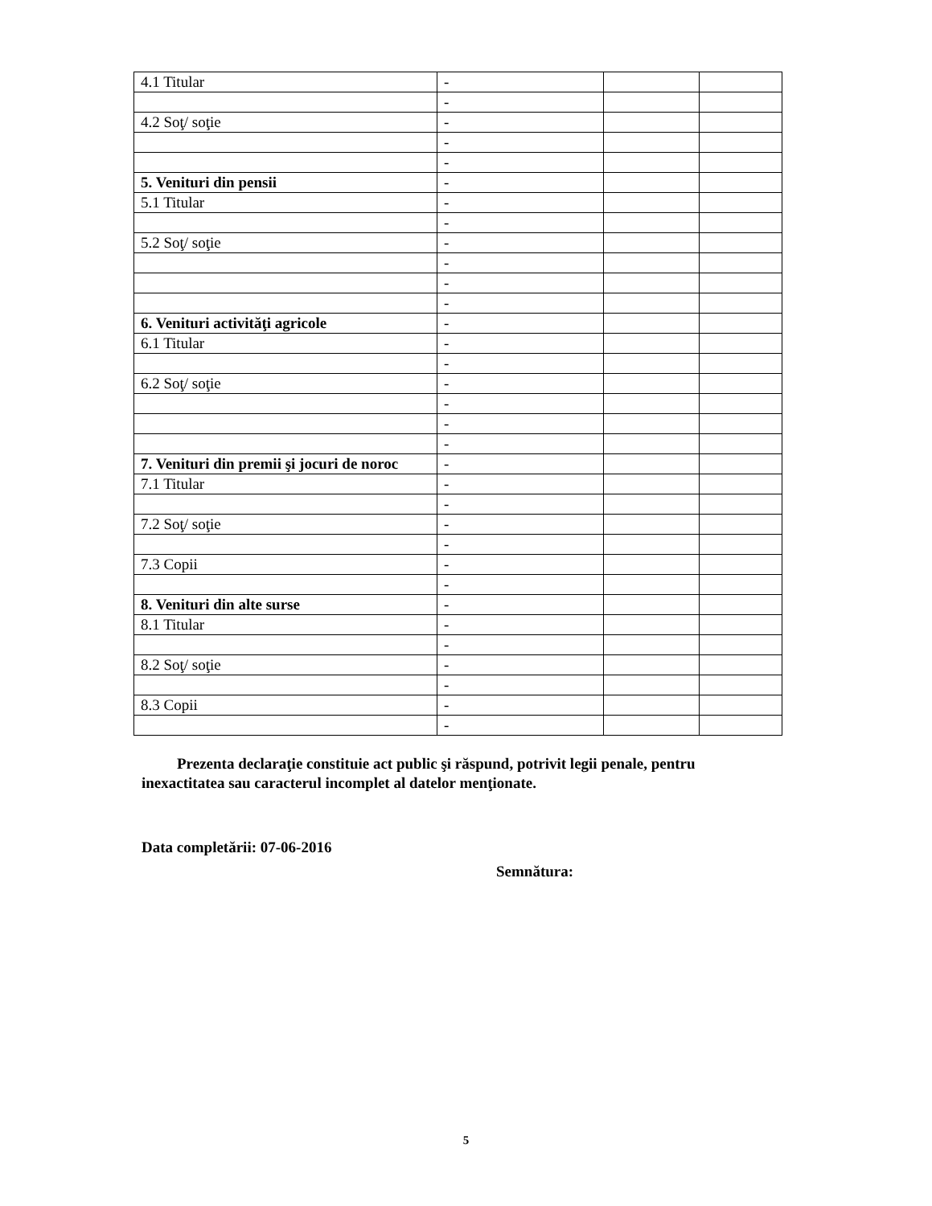| 4.1 Titular | - | | |
| | - | | |
| 4.2 Soţ/ soţie | - | | |
| | - | | |
| | - | | |
| 5. Venituri din pensii | - | | |
| 5.1 Titular | - | | |
| | - | | |
| 5.2 Soţ/ soţie | - | | |
| | - | | |
| | - | | |
| | - | | |
| 6. Venituri activităţi agricole | - | | |
| 6.1 Titular | - | | |
| | - | | |
| 6.2 Soţ/ soţie | - | | |
| | - | | |
| | - | | |
| | - | | |
| 7. Venituri din premii şi jocuri de noroc | - | | |
| 7.1 Titular | - | | |
| | - | | |
| 7.2 Soţ/ soţie | - | | |
| | - | | |
| 7.3 Copii | - | | |
| | - | | |
| 8. Venituri din alte surse | - | | |
| 8.1 Titular | - | | |
| | - | | |
| 8.2 Soţ/ soţie | - | | |
| | - | | |
| 8.3 Copii | - | | |
| | - | | |
Prezenta declaraţie constituie act public şi răspund, potrivit legii penale, pentru inexactitatea sau caracterul incomplet al datelor menţionate.
Data completării: 07-06-2016
Semnătura:
5